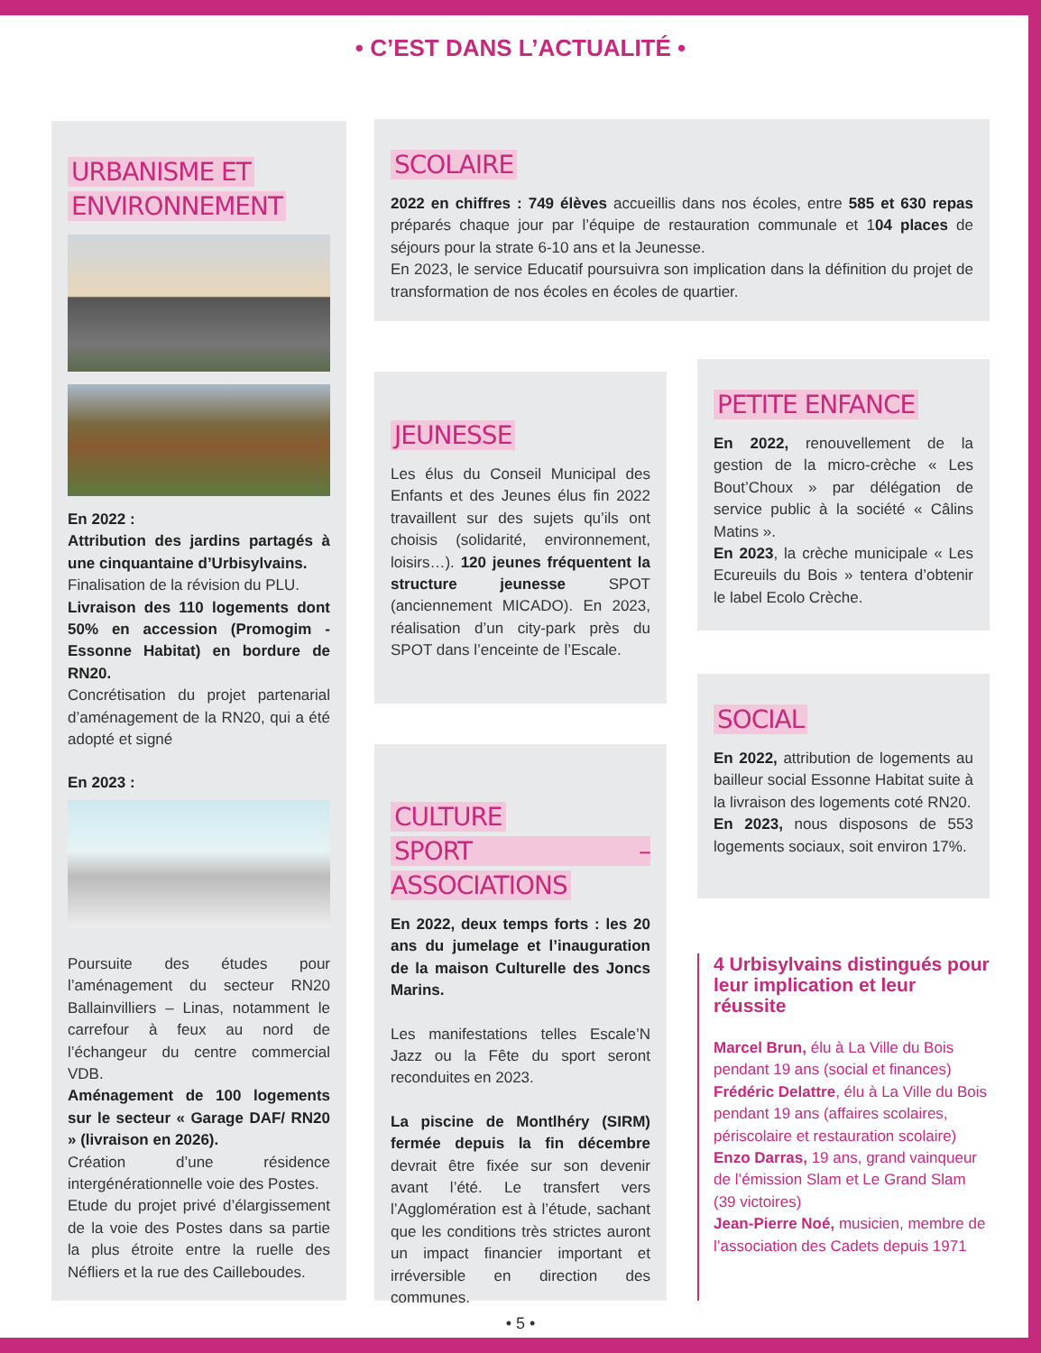• C’EST DANS L’ACTUALITÉ •
URBANISME ET
ENVIRONNEMENT
En 2022 :
Attribution des jardins partagés à une cinquantaine d’Urbisylvains.
Finalisation de la révision du PLU.
Livraison des 110 logements dont 50% en accession (Promogim - Essonne Habitat) en bordure de RN20.
Concrétisation du projet partenarial d’aménagement de la RN20, qui a été adopté et signé
En 2023 :
Poursuite des études pour l’aménagement du secteur RN20 Ballainvilliers – Linas, notamment le carrefour à feux au nord de l’échangeur du centre commercial VDB.
Aménagement de 100 logements sur le secteur « Garage DAF/ RN20 » (livraison en 2026).
Création d’une résidence intergénérationnelle voie des Postes.
Etude du projet privé d’élargissement de la voie des Postes dans sa partie la plus étroite entre la ruelle des Néfliers et la rue des Cailleboudes.
SCOLAIRE
2022 en chiffres : 749 élèves accueillis dans nos écoles, entre 585 et 630 repas préparés chaque jour par l’équipe de restauration communale et 104 places de séjours pour la strate 6-10 ans et la Jeunesse.
En 2023, le service Educatif poursuivra son implication dans la définition du projet de transformation de nos écoles en écoles de quartier.
JEUNESSE
Les élus du Conseil Municipal des Enfants et des Jeunes élus fin 2022 travaillent sur des sujets qu’ils ont choisis (solidarité, environnement, loisirs…). 120 jeunes fréquentent la structure jeunesse SPOT (anciennement MICADO). En 2023, réalisation d’un city-park près du SPOT dans l’enceinte de l’Escale.
CULTURE
SPORT – ASSOCIATIONS
En 2022, deux temps forts : les 20 ans du jumelage et l’inauguration de la maison Culturelle des Joncs Marins.
Les manifestations telles Escale’N Jazz ou la Fête du sport seront reconduites en 2023.
La piscine de Montlhéry (SIRM) fermée depuis la fin décembre devrait être fixée sur son devenir avant l’été. Le transfert vers l’Agglomération est à l’étude, sachant que les conditions très strictes auront un impact financier important et irréversible en direction des communes.
PETITE ENFANCE
En 2022, renouvellement de la gestion de la micro-crèche « Les Bout’Choux » par délégation de service public à la société « Câlins Matins ».
En 2023, la crèche municipale « Les Ecureuils du Bois » tentera d’obtenir le label Ecolo Crèche.
SOCIAL
En 2022, attribution de logements au bailleur social Essonne Habitat suite à la livraison des logements coté RN20.
En 2023, nous disposons de 553 logements sociaux, soit environ 17%.
4 Urbisylvains distingués pour leur implication et leur réussite
Marcel Brun, élu à La Ville du Bois pendant 19 ans (social et finances)
Frédéric Delattre, élu à La Ville du Bois pendant 19 ans (affaires scolaires, périscolaire et restauration scolaire)
Enzo Darras, 19 ans, grand vainqueur de l’émission Slam et Le Grand Slam (39 victoires)
Jean-Pierre Noé, musicien, membre de l’association des Cadets depuis 1971
• 5 •